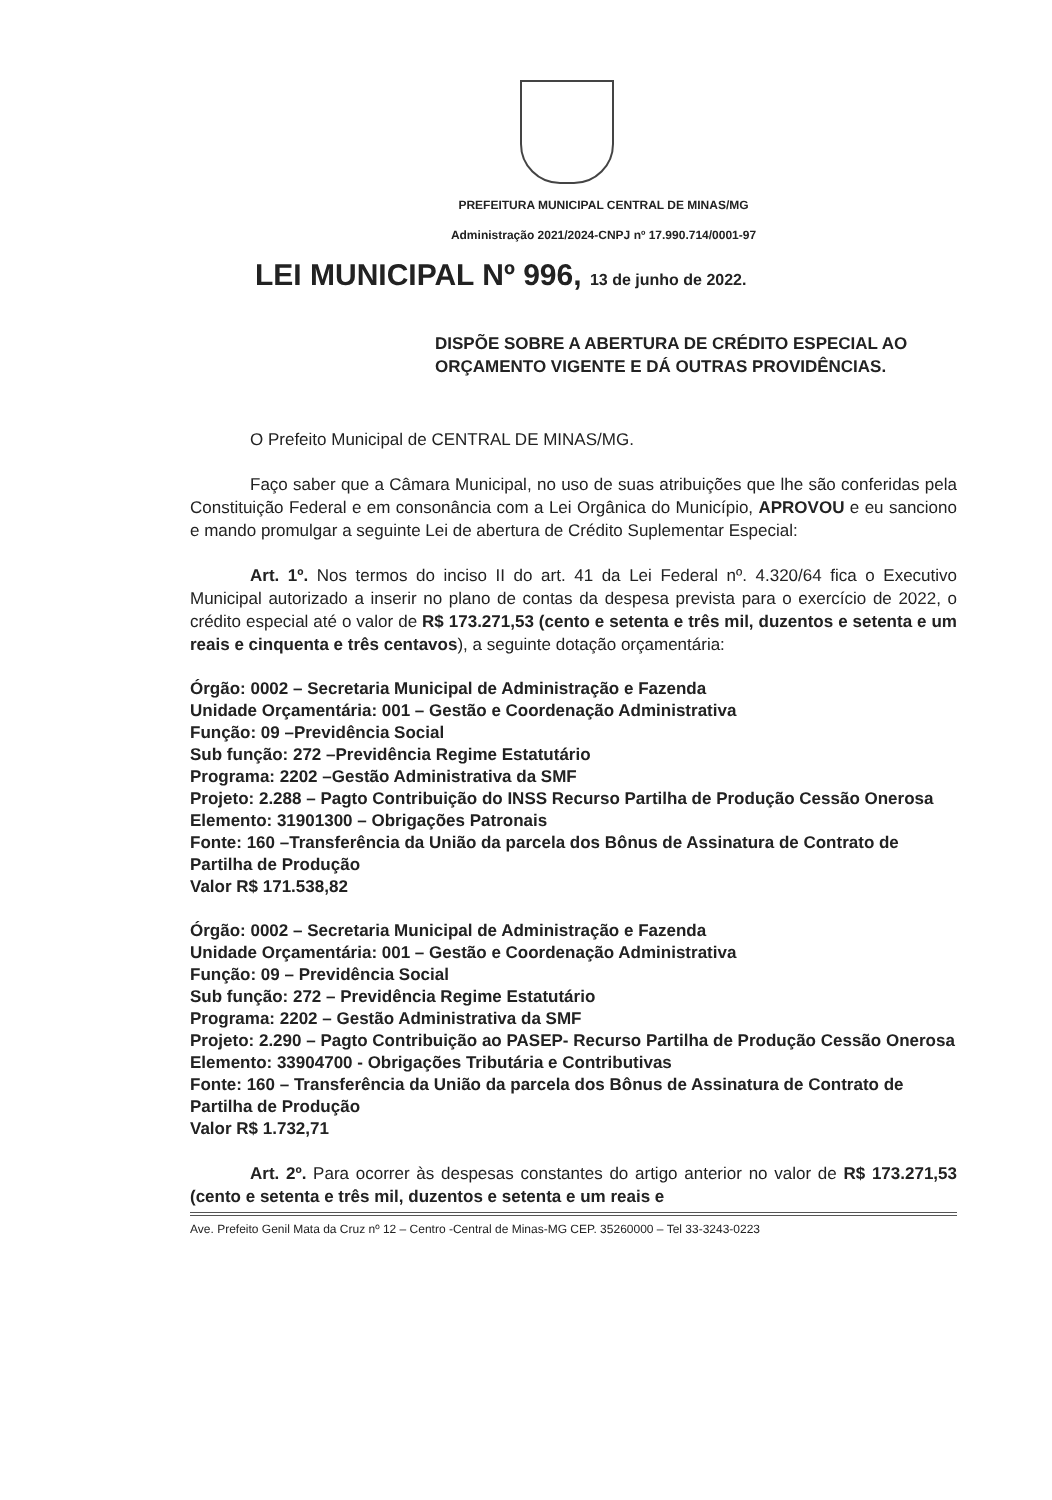PREFEITURA MUNICIPAL CENTRAL DE MINAS/MG
Administração 2021/2024-CNPJ nº 17.990.714/0001-97
LEI MUNICIPAL Nº 996, 13 de junho de 2022.
DISPÕE SOBRE A ABERTURA DE CRÉDITO ESPECIAL AO ORÇAMENTO VIGENTE E DÁ OUTRAS PROVIDÊNCIAS.
O Prefeito Municipal de CENTRAL DE MINAS/MG.
Faço saber que a Câmara Municipal, no uso de suas atribuições que lhe são conferidas pela Constituição Federal e em consonância com a Lei Orgânica do Município, APROVOU e eu sanciono e mando promulgar a seguinte Lei de abertura de Crédito Suplementar Especial:
Art. 1º. Nos termos do inciso II do art. 41 da Lei Federal nº. 4.320/64 fica o Executivo Municipal autorizado a inserir no plano de contas da despesa prevista para o exercício de 2022, o crédito especial até o valor de R$ 173.271,53 (cento e setenta e três mil, duzentos e setenta e um reais e cinquenta e três centavos), a seguinte dotação orçamentária:
Órgão: 0002 – Secretaria Municipal de Administração e Fazenda
Unidade Orçamentária: 001 – Gestão e Coordenação Administrativa
Função: 09 –Previdência Social
Sub função: 272 –Previdência Regime Estatutário
Programa: 2202 –Gestão Administrativa da SMF
Projeto: 2.288 – Pagto Contribuição do INSS Recurso Partilha de Produção Cessão Onerosa
Elemento: 31901300 – Obrigações Patronais
Fonte: 160 –Transferência da União da parcela dos Bônus de Assinatura de Contrato de Partilha de Produção
Valor R$ 171.538,82
Órgão: 0002 – Secretaria Municipal de Administração e Fazenda
Unidade Orçamentária: 001 – Gestão e Coordenação Administrativa
Função: 09 – Previdência Social
Sub função: 272 – Previdência Regime Estatutário
Programa: 2202 – Gestão Administrativa da SMF
Projeto: 2.290 – Pagto Contribuição ao PASEP- Recurso Partilha de Produção Cessão Onerosa
Elemento: 33904700 - Obrigações Tributária e Contributivas
Fonte: 160 – Transferência da União da parcela dos Bônus de Assinatura de Contrato de Partilha de Produção
Valor R$ 1.732,71
Art. 2º. Para ocorrer às despesas constantes do artigo anterior no valor de R$ 173.271,53 (cento e setenta e três mil, duzentos e setenta e um reais e
Ave. Prefeito Genil Mata da Cruz nº 12 – Centro -Central de Minas-MG CEP. 35260000 – Tel 33-3243-0223